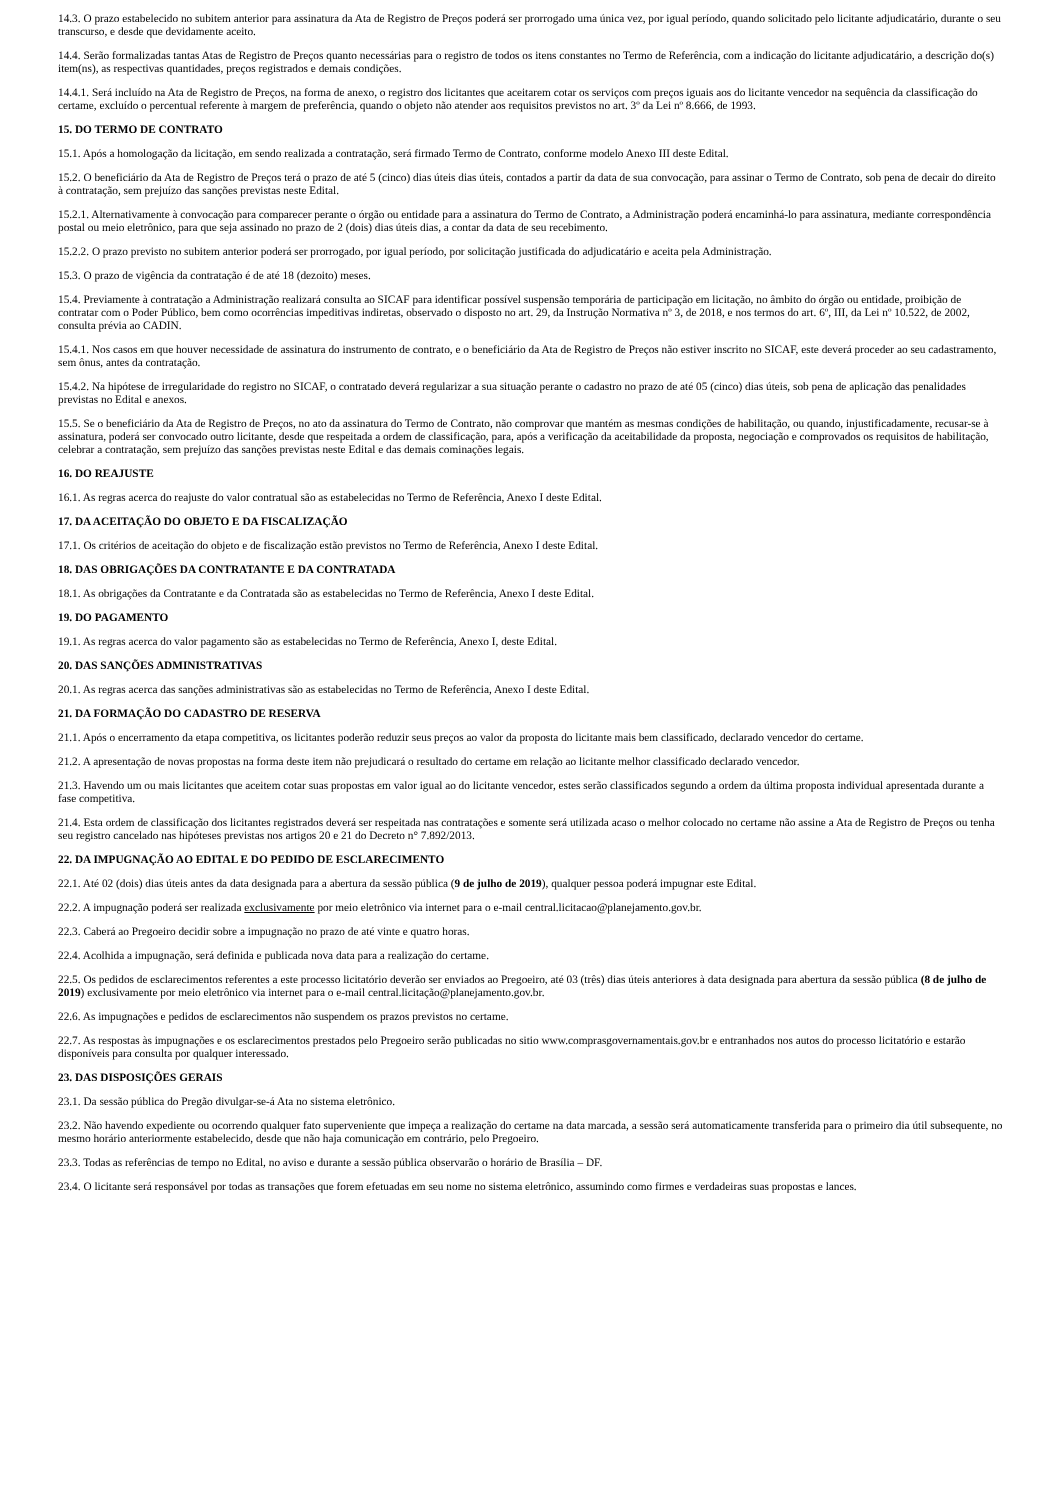14.3. O prazo estabelecido no subitem anterior para assinatura da Ata de Registro de Preços poderá ser prorrogado uma única vez, por igual período, quando solicitado pelo licitante adjudicatário, durante o seu transcurso, e desde que devidamente aceito.
14.4. Serão formalizadas tantas Atas de Registro de Preços quanto necessárias para o registro de todos os itens constantes no Termo de Referência, com a indicação do licitante adjudicatário, a descrição do(s) item(ns), as respectivas quantidades, preços registrados e demais condições.
14.4.1. Será incluído na Ata de Registro de Preços, na forma de anexo, o registro dos licitantes que aceitarem cotar os serviços com preços iguais aos do licitante vencedor na sequência da classificação do certame, excluído o percentual referente à margem de preferência, quando o objeto não atender aos requisitos previstos no art. 3º da Lei nº 8.666, de 1993.
15. DO TERMO DE CONTRATO
15.1. Após a homologação da licitação, em sendo realizada a contratação, será firmado Termo de Contrato, conforme modelo Anexo III deste Edital.
15.2. O beneficiário da Ata de Registro de Preços terá o prazo de até 5 (cinco) dias úteis dias úteis, contados a partir da data de sua convocação, para assinar o Termo de Contrato, sob pena de decair do direito à contratação, sem prejuízo das sanções previstas neste Edital.
15.2.1. Alternativamente à convocação para comparecer perante o órgão ou entidade para a assinatura do Termo de Contrato, a Administração poderá encaminhá-lo para assinatura, mediante correspondência postal ou meio eletrônico, para que seja assinado no prazo de 2 (dois) dias úteis dias, a contar da data de seu recebimento.
15.2.2. O prazo previsto no subitem anterior poderá ser prorrogado, por igual período, por solicitação justificada do adjudicatário e aceita pela Administração.
15.3. O prazo de vigência da contratação é de até 18 (dezoito) meses.
15.4. Previamente à contratação a Administração realizará consulta ao SICAF para identificar possível suspensão temporária de participação em licitação, no âmbito do órgão ou entidade, proibição de contratar com o Poder Público, bem como ocorrências impeditivas indiretas, observado o disposto no art. 29, da Instrução Normativa nº 3, de 2018, e nos termos do art. 6º, III, da Lei nº 10.522, de 2002, consulta prévia ao CADIN.
15.4.1. Nos casos em que houver necessidade de assinatura do instrumento de contrato, e o beneficiário da Ata de Registro de Preços não estiver inscrito no SICAF, este deverá proceder ao seu cadastramento, sem ônus, antes da contratação.
15.4.2. Na hipótese de irregularidade do registro no SICAF, o contratado deverá regularizar a sua situação perante o cadastro no prazo de até 05 (cinco) dias úteis, sob pena de aplicação das penalidades previstas no Edital e anexos.
15.5. Se o beneficiário da Ata de Registro de Preços, no ato da assinatura do Termo de Contrato, não comprovar que mantém as mesmas condições de habilitação, ou quando, injustificadamente, recusar-se à assinatura, poderá ser convocado outro licitante, desde que respeitada a ordem de classificação, para, após a verificação da aceitabilidade da proposta, negociação e comprovados os requisitos de habilitação, celebrar a contratação, sem prejuízo das sanções previstas neste Edital e das demais cominações legais.
16. DO REAJUSTE
16.1. As regras acerca do reajuste do valor contratual são as estabelecidas no Termo de Referência, Anexo I deste Edital.
17. DA ACEITAÇÃO DO OBJETO E DA FISCALIZAÇÃO
17.1. Os critérios de aceitação do objeto e de fiscalização estão previstos no Termo de Referência, Anexo I deste Edital.
18. DAS OBRIGAÇÕES DA CONTRATANTE E DA CONTRATADA
18.1. As obrigações da Contratante e da Contratada são as estabelecidas no Termo de Referência, Anexo I deste Edital.
19. DO PAGAMENTO
19.1. As regras acerca do valor pagamento são as estabelecidas no Termo de Referência, Anexo I, deste Edital.
20. DAS SANÇÕES ADMINISTRATIVAS
20.1. As regras acerca das sanções administrativas são as estabelecidas no Termo de Referência, Anexo I deste Edital.
21. DA FORMAÇÃO DO CADASTRO DE RESERVA
21.1. Após o encerramento da etapa competitiva, os licitantes poderão reduzir seus preços ao valor da proposta do licitante mais bem classificado, declarado vencedor do certame.
21.2. A apresentação de novas propostas na forma deste item não prejudicará o resultado do certame em relação ao licitante melhor classificado declarado vencedor.
21.3. Havendo um ou mais licitantes que aceitem cotar suas propostas em valor igual ao do licitante vencedor, estes serão classificados segundo a ordem da última proposta individual apresentada durante a fase competitiva.
21.4. Esta ordem de classificação dos licitantes registrados deverá ser respeitada nas contratações e somente será utilizada acaso o melhor colocado no certame não assine a Ata de Registro de Preços ou tenha seu registro cancelado nas hipóteses previstas nos artigos 20 e 21 do Decreto n° 7.892/2013.
22. DA IMPUGNAÇÃO AO EDITAL E DO PEDIDO DE ESCLARECIMENTO
22.1. Até 02 (dois) dias úteis antes da data designada para a abertura da sessão pública (9 de julho de 2019), qualquer pessoa poderá impugnar este Edital.
22.2. A impugnação poderá ser realizada exclusivamente por meio eletrônico via internet para o e-mail central.licitacao@planejamento.gov.br.
22.3. Caberá ao Pregoeiro decidir sobre a impugnação no prazo de até vinte e quatro horas.
22.4. Acolhida a impugnação, será definida e publicada nova data para a realização do certame.
22.5. Os pedidos de esclarecimentos referentes a este processo licitatório deverão ser enviados ao Pregoeiro, até 03 (três) dias úteis anteriores à data designada para abertura da sessão pública (8 de julho de 2019) exclusivamente por meio eletrônico via internet para o e-mail central.licitação@planejamento.gov.br.
22.6. As impugnações e pedidos de esclarecimentos não suspendem os prazos previstos no certame.
22.7. As respostas às impugnações e os esclarecimentos prestados pelo Pregoeiro serão publicadas no sitio www.comprasgovernamentais.gov.br e entranhados nos autos do processo licitatório e estarão disponíveis para consulta por qualquer interessado.
23. DAS DISPOSIÇÕES GERAIS
23.1. Da sessão pública do Pregão divulgar-se-á Ata no sistema eletrônico.
23.2. Não havendo expediente ou ocorrendo qualquer fato superveniente que impeça a realização do certame na data marcada, a sessão será automaticamente transferida para o primeiro dia útil subsequente, no mesmo horário anteriormente estabelecido, desde que não haja comunicação em contrário, pelo Pregoeiro.
23.3. Todas as referências de tempo no Edital, no aviso e durante a sessão pública observarão o horário de Brasília – DF.
23.4. O licitante será responsável por todas as transações que forem efetuadas em seu nome no sistema eletrônico, assumindo como firmes e verdadeiras suas propostas e lances.